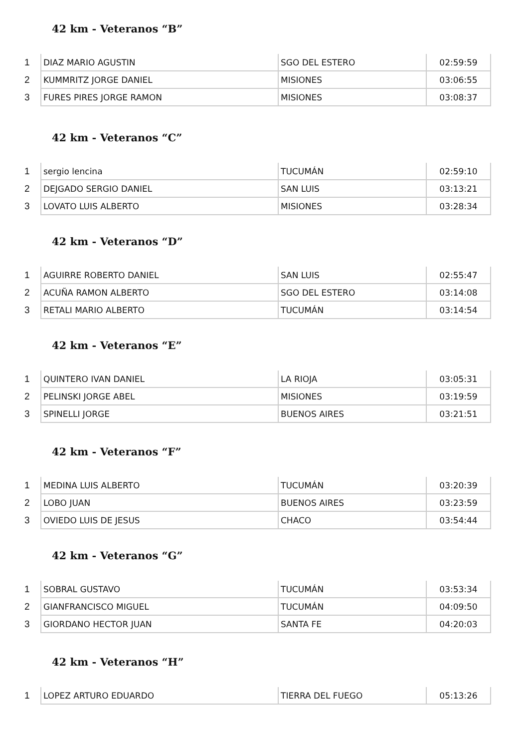42 km - Veteranos “B”
| 1 | DIAZ MARIO AGUSTIN | SGO DEL ESTERO | 02:59:59 |
| 2 | KUMMRITZ JORGE DANIEL | MISIONES | 03:06:55 |
| 3 | FURES PIRES JORGE RAMON | MISIONES | 03:08:37 |
42 km - Veteranos “C”
| 1 | sergio lencina | TUCUMÁN | 02:59:10 |
| 2 | DEJGADO SERGIO DANIEL | SAN LUIS | 03:13:21 |
| 3 | LOVATO LUIS ALBERTO | MISIONES | 03:28:34 |
42 km - Veteranos “D”
| 1 | AGUIRRE ROBERTO DANIEL | SAN LUIS | 02:55:47 |
| 2 | ACUÑA RAMON ALBERTO | SGO DEL ESTERO | 03:14:08 |
| 3 | RETALI MARIO ALBERTO | TUCUMÁN | 03:14:54 |
42 km - Veteranos “E”
| 1 | QUINTERO IVAN DANIEL | LA RIOJA | 03:05:31 |
| 2 | PELINSKI JORGE ABEL | MISIONES | 03:19:59 |
| 3 | SPINELLI JORGE | BUENOS AIRES | 03:21:51 |
42 km - Veteranos “F”
| 1 | MEDINA LUIS ALBERTO | TUCUMÁN | 03:20:39 |
| 2 | LOBO JUAN | BUENOS AIRES | 03:23:59 |
| 3 | OVIEDO LUIS DE JESUS | CHACO | 03:54:44 |
42 km - Veteranos “G”
| 1 | SOBRAL GUSTAVO | TUCUMÁN | 03:53:34 |
| 2 | GIANFRANCISCO MIGUEL | TUCUMÁN | 04:09:50 |
| 3 | GIORDANO HECTOR JUAN | SANTA FE | 04:20:03 |
42 km - Veteranos “H”
| 1 | LOPEZ ARTURO EDUARDO | TIERRA DEL FUEGO | 05:13:26 |